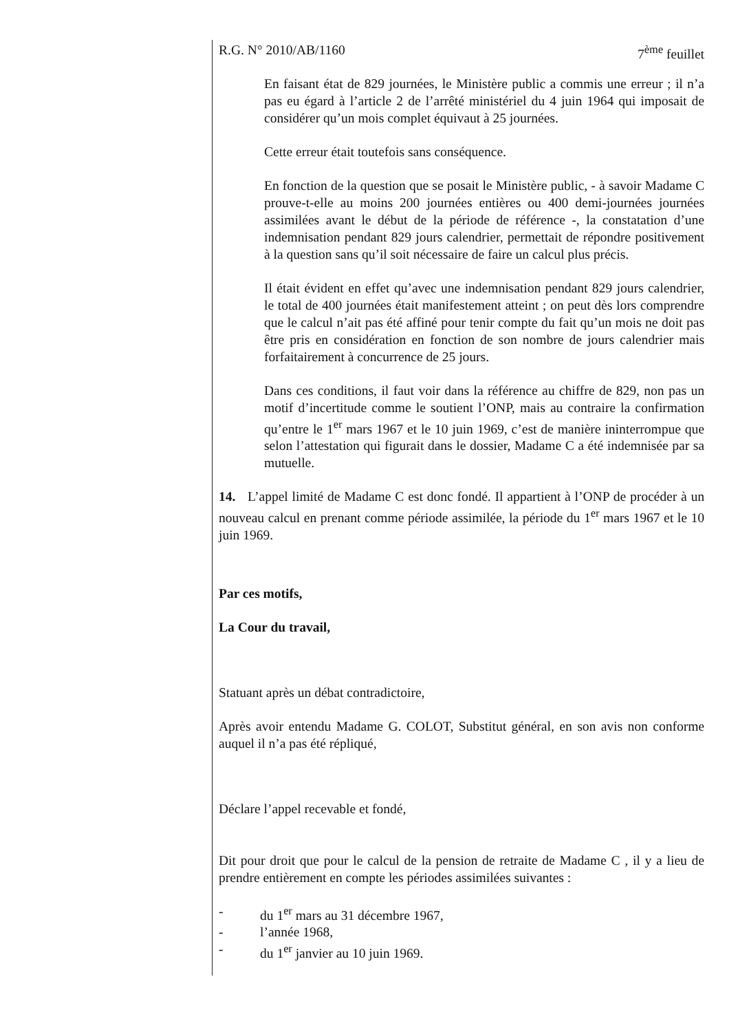R.G. N° 2010/AB/1160 7<sup>ème</sup> feuillet
En faisant état de 829 journées, le Ministère public a commis une erreur ; il n’a pas eu égard à l’article 2 de l’arrêté ministériel du 4 juin 1964 qui imposait de considérer qu’un mois complet équivaut à 25 journées.
Cette erreur était toutefois sans conséquence.
En fonction de la question que se posait le Ministère public, - à savoir Madame C prouve-t-elle au moins 200 journées entières ou 400 demi-journées journées assimilées avant le début de la période de référence -, la constatation d’une indemnisation pendant 829 jours calendrier, permettait de répondre positivement à la question sans qu’il soit nécessaire de faire un calcul plus précis.
Il était évident en effet qu’avec une indemnisation pendant 829 jours calendrier, le total de 400 journées était manifestement atteint ; on peut dès lors comprendre que le calcul n’ait pas été affiné pour tenir compte du fait qu’un mois ne doit pas être pris en considération en fonction de son nombre de jours calendrier mais forfaitairement à concurrence de 25 jours.
Dans ces conditions, il faut voir dans la référence au chiffre de 829, non pas un motif d’incertitude comme le soutient l’ONP, mais au contraire la confirmation qu’entre le 1<sup>er</sup> mars 1967 et le 10 juin 1969, c’est de manière ininterrompue que selon l’attestation qui figurait dans le dossier, Madame C a été indemnisée par sa mutuelle.
14. L’appel limité de Madame C est donc fondé. Il appartient à l’ONP de procéder à un nouveau calcul en prenant comme période assimilée, la période du 1<sup>er</sup> mars 1967 et le 10 juin 1969.
Par ces motifs,
La Cour du travail,
Statuant après un débat contradictoire,
Après avoir entendu Madame G. COLOT, Substitut général, en son avis non conforme auquel il n’a pas été répliqué,
Déclare l’appel recevable et fondé,
Dit pour droit que pour le calcul de la pension de retraite de Madame C , il y a lieu de prendre entièrement en compte les périodes assimilées suivantes :
- du 1<sup>er</sup> mars au 31 décembre 1967,
- l’année 1968,
- du 1<sup>er</sup> janvier au 10 juin 1969.